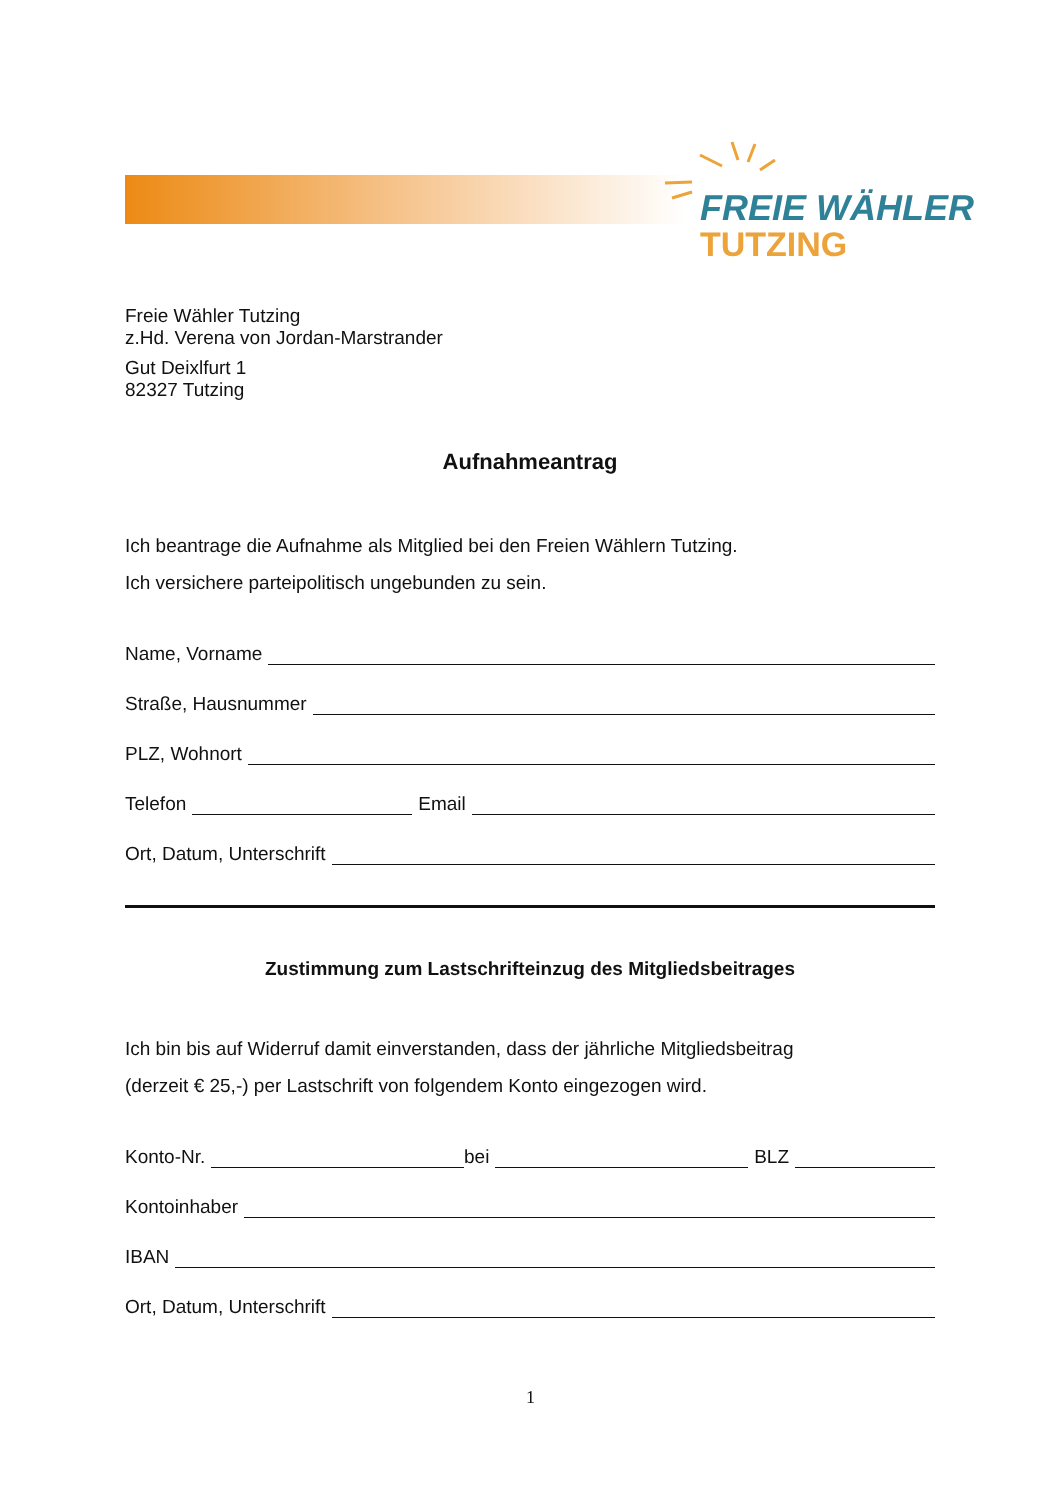FREIE WÄHLER
TUTZING
Freie Wähler Tutzing
z.Hd. Verena von Jordan-Marstrander
Gut Deixlfurt 1
82327 Tutzing
Aufnahmeantrag
Ich beantrage die Aufnahme als Mitglied bei den Freien Wählern Tutzing.
Ich versichere parteipolitisch ungebunden zu sein.
Name, Vorname
Straße, Hausnummer
PLZ, Wohnort
Telefon Email
Ort, Datum, Unterschrift
Zustimmung zum Lastschrifteinzug des Mitgliedsbeitrages
Ich bin bis auf Widerruf damit einverstanden, dass der jährliche Mitgliedsbeitrag
(derzeit € 25,-) per Lastschrift von folgendem Konto eingezogen wird.
Konto-Nr. bei BLZ
Kontoinhaber
IBAN
Ort, Datum, Unterschrift
1